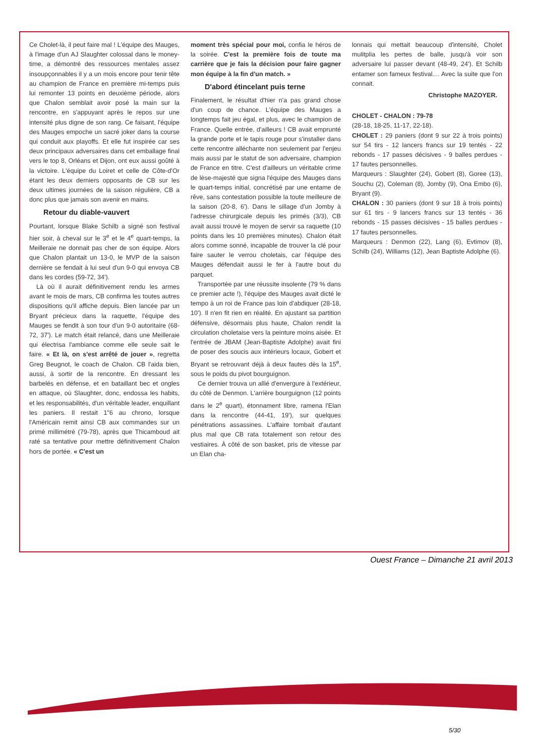Ce Cholet-là, il peut faire mal ! L'équipe des Mauges, à l'image d'un AJ Slaughter colossal dans le money-time, a démontré des ressources mentales assez insoupçonnables il y a un mois encore pour tenir tête au champion de France en première mi-temps puis lui remonter 13 points en deuxième période, alors que Chalon semblait avoir posé la main sur la rencontre, en s'appuyant après le repos sur une intensité plus digne de son rang. Ce faisant, l'équipe des Mauges empoche un sacré joker dans la course qui conduit aux playoffs. Et elle fut inspirée car ses deux principaux adversaires dans cet emballage final vers le top 8, Orléans et Dijon, ont eux aussi goûté à la victoire. L'équipe du Loiret et celle de Côte-d'Or étant les deux derniers opposants de CB sur les deux ultimes journées de la saison régulière, CB a donc plus que jamais son avenir en mains.
Retour du diable-vauvert
Pourtant, lorsque Blake Schilb a signé son festival hier soir, à cheval sur le 3<sup>e</sup> et le 4<sup>e</sup> quart-temps, la Meilleraie ne donnait pas cher de son équipe. Alors que Chalon plantait un 13-0, le MVP de la saison dernière se fendait à lui seul d'un 9-0 qui envoya CB dans les cordes (59-72, 34').
Là où il aurait définitivement rendu les armes avant le mois de mars, CB confirma les toutes autres dispositions qu'il affiche depuis. Bien lancée par un Bryant précieux dans la raquette, l'équipe des Mauges se fendit à son tour d'un 9-0 autoritaire (68-72, 37'). Le match était relancé, dans une Meilleraie qui électrisa l'ambiance comme elle seule sait le faire. « Et là, on s'est arrêté de jouer », regretta Greg Beugnot, le coach de Chalon. CB l'aida bien, aussi, à sortir de la rencontre. En dressant les barbelés en défense, et en bataillant bec et ongles en attaque, où Slaughter, donc, endossa les habits, et les responsabilités, d'un véritable leader, enquillant les paniers. Il restait 1"6 au chrono, lorsque l'Américain remit ainsi CB aux commandes sur un primé millimétré (79-78), après que Thicamboud ait raté sa tentative pour mettre définitivement Chalon hors de portée. « C'est un
moment très spécial pour moi, confia le héros de la soirée. C'est la première fois de toute ma carrière que je fais la décision pour faire gagner mon équipe à la fin d'un match. »
D'abord étincelant puis terne
Finalement, le résultat d'hier n'a pas grand chose d'un coup de chance. L'équipe des Mauges a longtemps fait jeu égal, et plus, avec le champion de France. Quelle entrée, d'ailleurs ! CB avait emprunté la grande porte et le tapis rouge pour s'installer dans cette rencontre alléchante non seulement par l'enjeu mais aussi par le statut de son adversaire, champion de France en titre. C'est d'ailleurs un véritable crime de lèse-majesté que signa l'équipe des Mauges dans le quart-temps initial, concrétisé par une entame de rêve, sans contestation possible la toute meilleure de la saison (20-8, 6'). Dans le sillage d'un Jomby à l'adresse chirurgicale depuis les primés (3/3), CB avait aussi trouvé le moyen de servir sa raquette (10 points dans les 10 premières minutes). Chalon était alors comme sonné, incapable de trouver la clé pour faire sauter le verrou choletais, car l'équipe des Mauges défendait aussi le fer à l'autre bout du parquet.
Transportée par une réussite insolente (79 % dans ce premier acte !), l'équipe des Mauges avait dicté le tempo à un roi de France pas loin d'abdiquer (28-18, 10'). Il n'en fit rien en réalité. En ajustant sa partition défensive, désormais plus haute, Chalon rendit la circulation choletaise vers la peinture moins aisée. Et l'entrée de JBAM (Jean-Baptiste Adolphe) avait fini de poser des soucis aux intérieurs locaux, Gobert et Bryant se retrouvant déjà à deux fautes dès la 15<sup>e</sup>, sous le poids du pivot bourguignon.
Ce dernier trouva un allié d'envergure à l'extérieur, du côté de Denmon. L'arrière bourguignon (12 points dans le 2<sup>e</sup> quart), étonnament libre, ramena l'Elan dans la rencontre (44-41, 19'), sur quelques pénétrations assassines. L'affaire tombait d'autant plus mal que CB rata totalement son retour des vestiaires. À côté de son basket, pris de vitesse par un Elan cha-
lonnais qui mettait beaucoup d'intensité, Cholet mulitplia les pertes de balle, jusqu'à voir son adversaire lui passer devant (48-49, 24'). Et Schilb entamer son fameux festival.... Avec la suite que l'on connait.
Christophe MAZOYER.
CHOLET - CHALON : 79-78
(28-18, 18-25, 11-17, 22-18).
CHOLET : 29 paniers (dont 9 sur 22 à trois points) sur 54 tirs - 12 lancers francs sur 19 tentés - 22 rebonds - 17 passes décisives - 9 balles perdues - 17 fautes personnelles.
Marqueurs : Slaughter (24), Gobert (8), Goree (13), Souchu (2), Coleman (8), Jomby (9), Ona Embo (6), Bryant (9).
CHALON : 30 paniers (dont 9 sur 18 à trois points) sur 61 tirs - 9 lancers francs sur 13 tentés - 36 rebonds - 15 passes décisives - 15 balles perdues - 17 fautes personnelles.
Marqueurs : Denmon (22), Lang (6), Evtimov (8), Schilb (24), Williams (12), Jean Baptiste Adolphe (6).
Ouest France – Dimanche 21 avril 2013
5/30